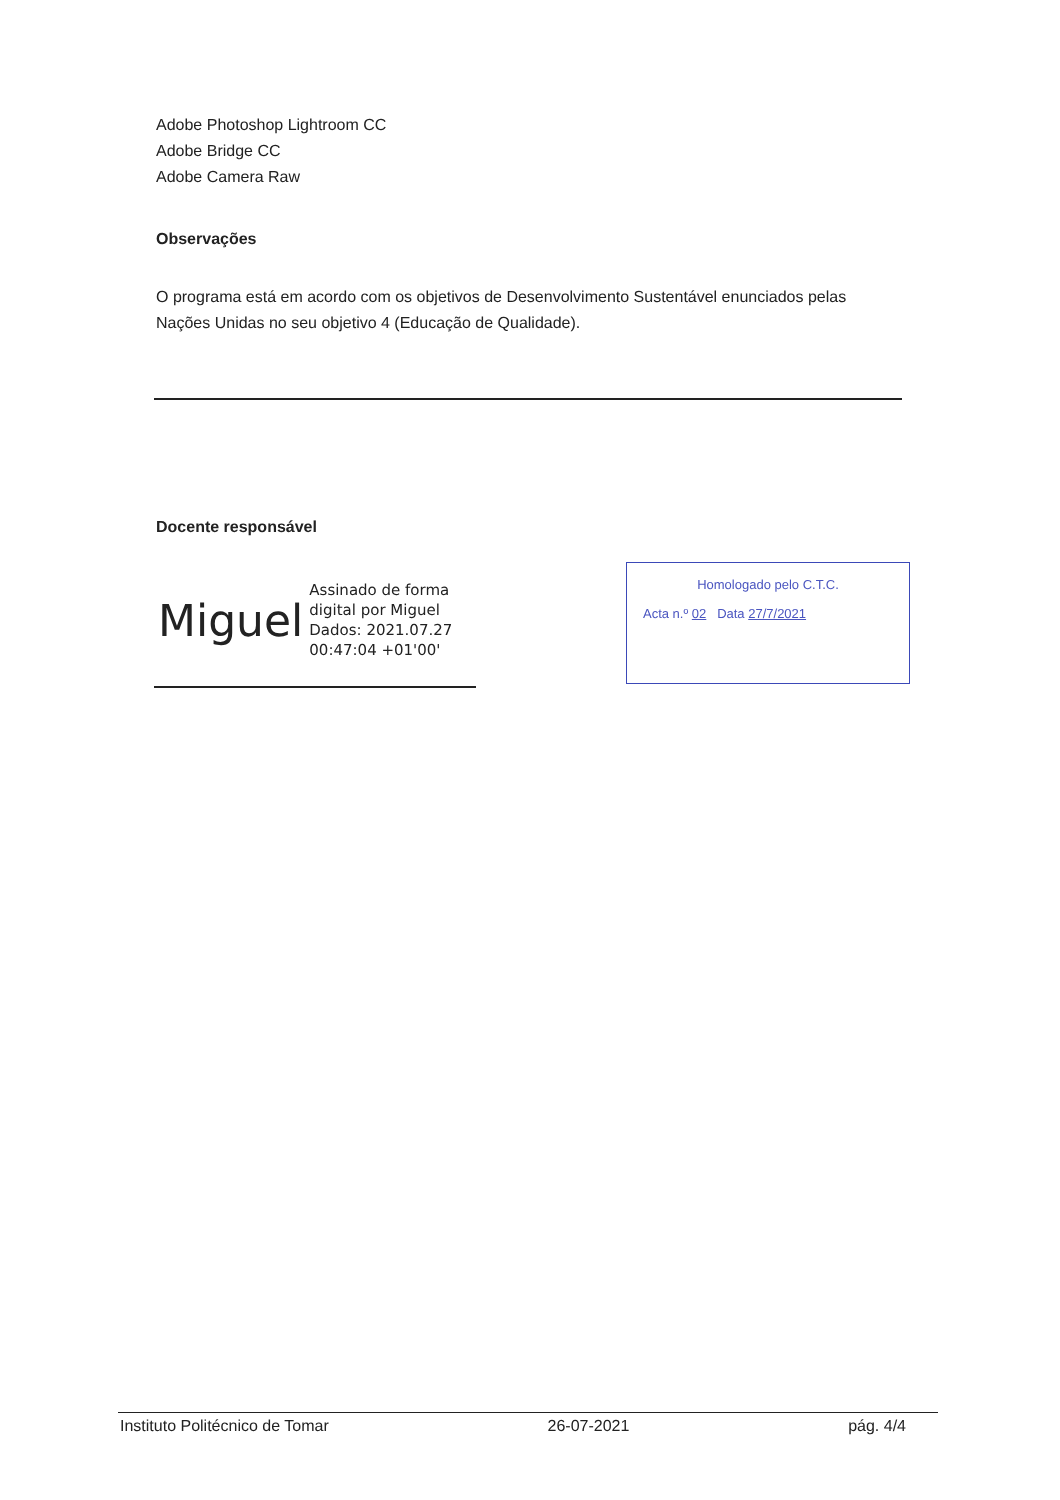Adobe Photoshop Lightroom CC
Adobe Bridge CC
Adobe Camera Raw
Observações
O programa está em acordo com os objetivos de Desenvolvimento Sustentável enunciados pelas Nações Unidas no seu objetivo 4 (Educação de Qualidade).
Docente responsável
Miguel Assinado de forma
digital por Miguel
Dados: 2021.07.27
00:47:04 +01'00'
Homologado pelo C.T.C.
Acta n.º 02 Data 27/7/2021
Instituto Politécnico de Tomar 26-07-2021 pág. 4/4